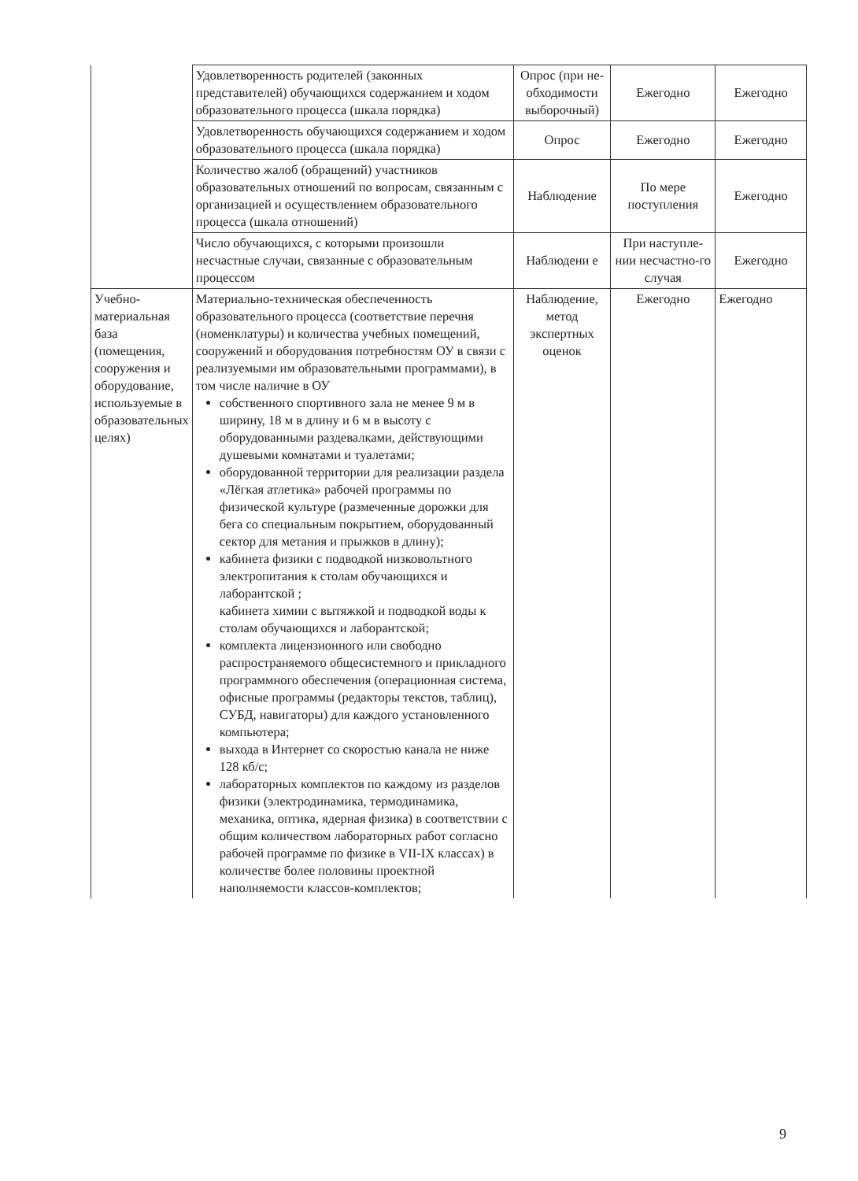| | Удовлетворенность родителей (законных представителей) обучающихся содержанием и ходом образовательного процесса (шкала порядка) | Опрос (при не-обходимости выборочный) | Ежегодно | Ежегодно |
| | Удовлетворенность обучающихся содержанием и ходом образовательного процесса (шкала порядка) | Опрос | Ежегодно | Ежегодно |
| | Количество жалоб (обращений) участников образовательных отношений по вопросам, связанным с организацией и осуществлением образовательного процесса (шкала отношений) | Наблюдение | По мере поступления | Ежегодно |
| | Число обучающихся, с которыми произошли несчастные случаи, связанные с образовательным процессом | Наблюдени е | При наступле-нии несчастно-го случая | Ежегодно |
| Учебно-материальная база (помещения, сооружения и оборудование, используемые в образовательных целях) | Материально-техническая обеспеченность образовательного процесса (соответствие перечня (номенклатуры) и количества учебных помещений, сооружений и оборудования потребностям ОУ в связи с реализуемыми им образовательными программами), в том числе наличие в ОУ собственного спортивного зала не менее 9 м в ширину, 18 м в длину и 6 м в высоту с оборудованными раздевалками, действующими душевыми комнатами и туалетами; оборудованной территории для реализации раздела «Лёгкая атлетика» рабочей программы по физической культуре (размеченные дорожки для бега со специальным покрытием, оборудованный сектор для метания и прыжков в длину); кабинета физики с подводкой низковольтного электропитания к столам обучающихся и лаборантской ; кабинета химии с вытяжкой и подводкой воды к столам обучающихся и лаборантской; комплекта лицензионного или свободно распространяемого общесистемного и прикладного программного обеспечения (операционная система, офисные программы (редакторы текстов, таблиц), СУБД, навигаторы) для каждого установленного компьютера; выхода в Интернет со скоростью канала не ниже 128 кб/с; лабораторных комплектов по каждому из разделов физики (электродинамика, термодинамика, механика, оптика, ядерная физика) в соответствии с общим количеством лабораторных работ согласно рабочей программе по физике в VII-IX классах) в количестве более половины проектной наполняемости классов-комплектов; | Наблюдение, метод экспертных оценок | Ежегодно | Ежегодно |
9